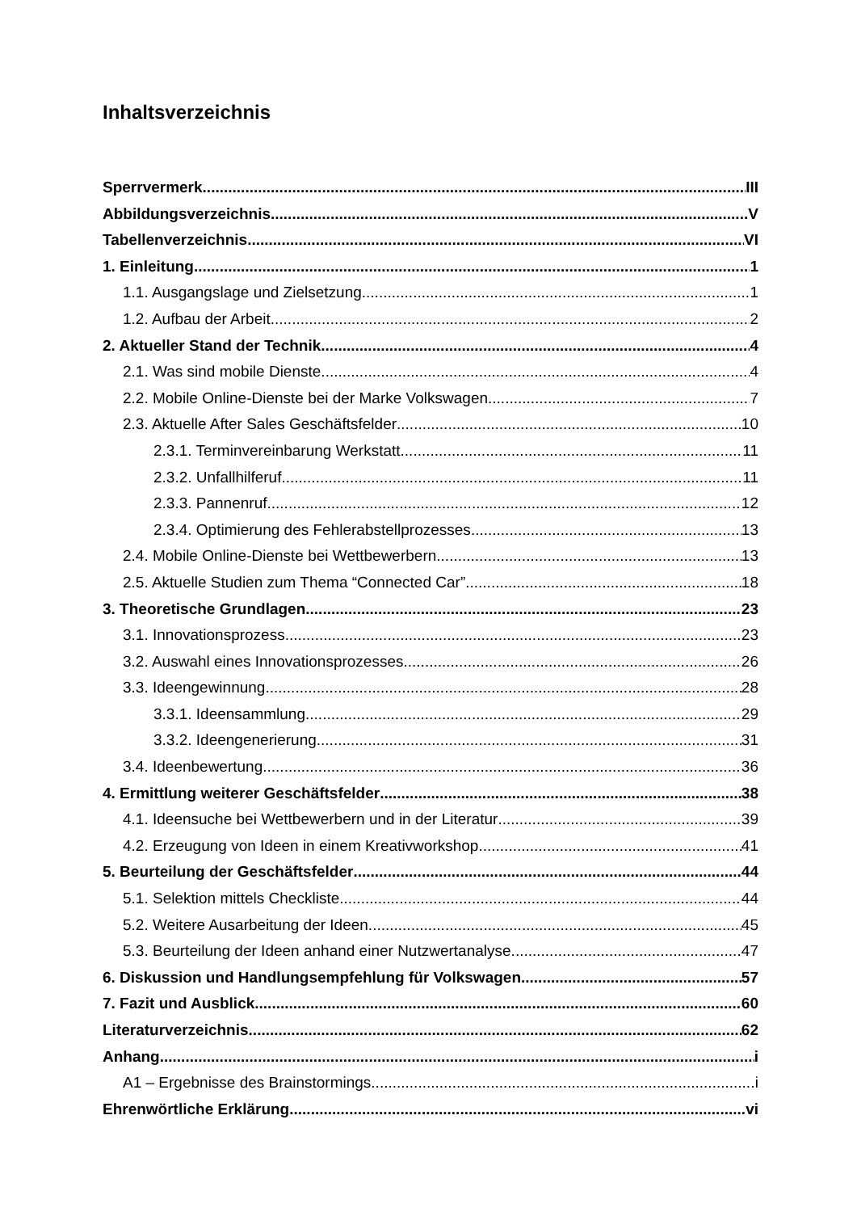Inhaltsverzeichnis
Sperrvermerk III
Abbildungsverzeichnis V
Tabellenverzeichnis VI
1. Einleitung 1
1.1. Ausgangslage und Zielsetzung 1
1.2. Aufbau der Arbeit 2
2. Aktueller Stand der Technik 4
2.1. Was sind mobile Dienste 4
2.2. Mobile Online-Dienste bei der Marke Volkswagen 7
2.3. Aktuelle After Sales Geschäftsfelder 10
2.3.1. Terminvereinbarung Werkstatt 11
2.3.2. Unfallhilferuf 11
2.3.3. Pannenruf 12
2.3.4. Optimierung des Fehlerabstellprozesses 13
2.4. Mobile Online-Dienste bei Wettbewerbern 13
2.5. Aktuelle Studien zum Thema “Connected Car” 18
3. Theoretische Grundlagen 23
3.1. Innovationsprozess 23
3.2. Auswahl eines Innovationsprozesses 26
3.3. Ideengewinnung 28
3.3.1. Ideensammlung 29
3.3.2. Ideengenerierung 31
3.4. Ideenbewertung 36
4. Ermittlung weiterer Geschäftsfelder 38
4.1. Ideensuche bei Wettbewerbern und in der Literatur 39
4.2. Erzeugung von Ideen in einem Kreativworkshop 41
5. Beurteilung der Geschäftsfelder 44
5.1. Selektion mittels Checkliste 44
5.2. Weitere Ausarbeitung der Ideen 45
5.3. Beurteilung der Ideen anhand einer Nutzwertanalyse 47
6. Diskussion und Handlungsempfehlung für Volkswagen 57
7. Fazit und Ausblick 60
Literaturverzeichnis 62
Anhang i
A1 – Ergebnisse des Brainstormings i
Ehrenwörtliche Erklärung vi